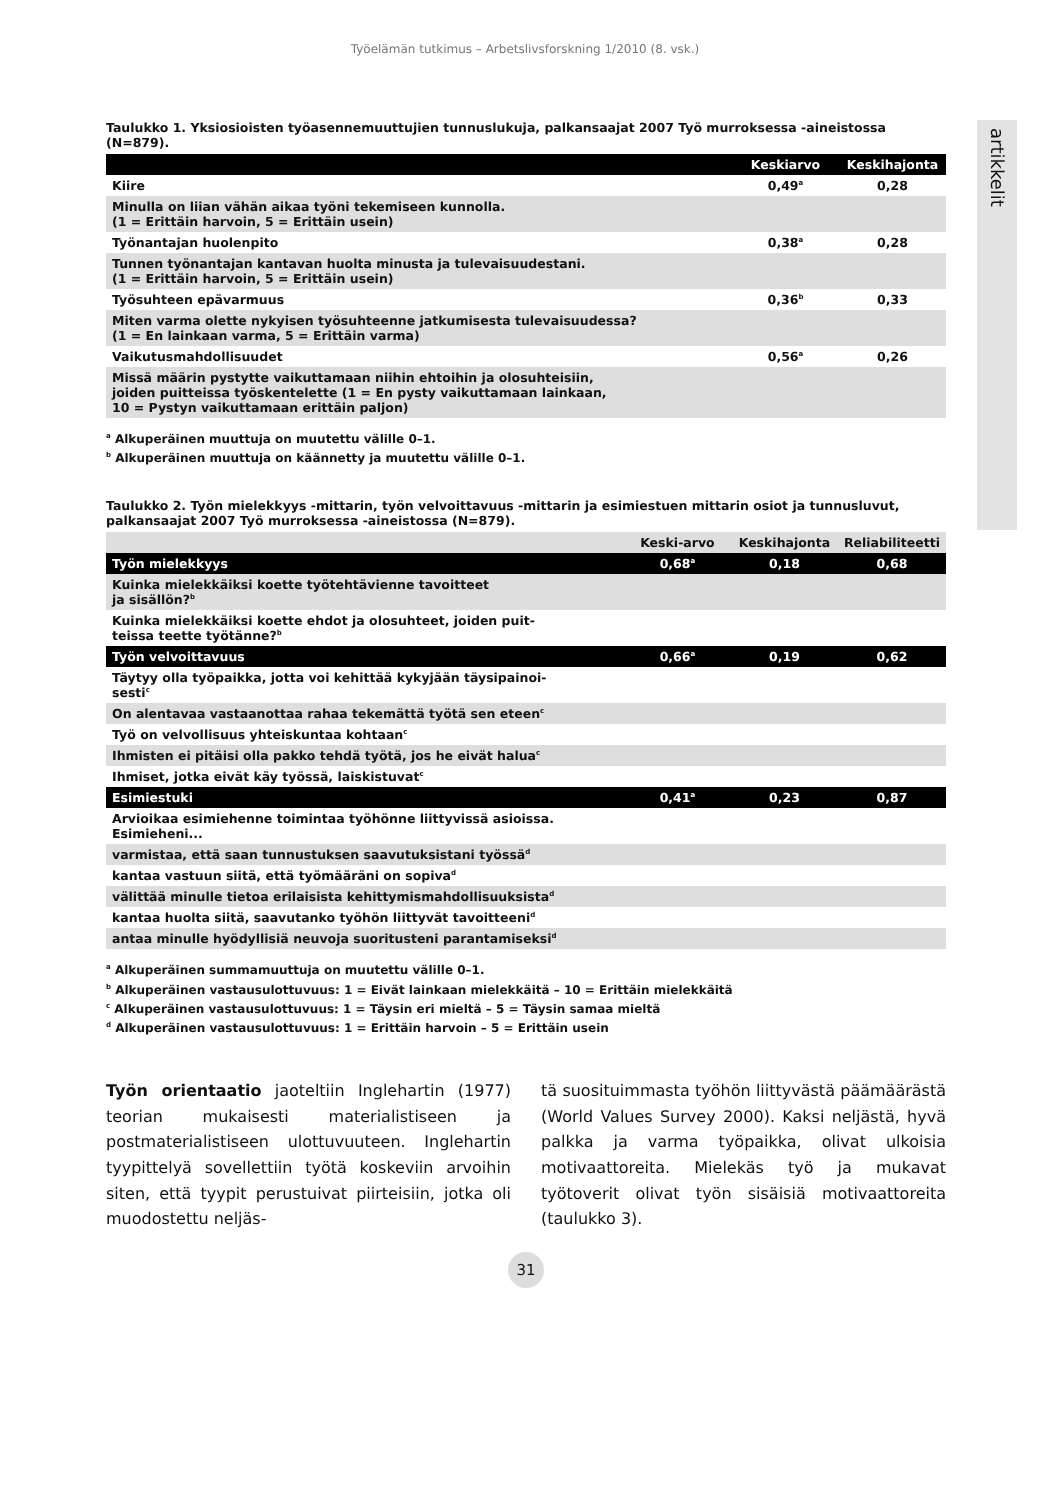Työelämän tutkimus – Arbetslivsforskning 1/2010 (8. vsk.)
artikkelit
Taulukko 1. Yksiosioisten työasennemuuttujien tunnuslukuja, palkansaajat 2007 Työ murroksessa -aineistossa (N=879).
| | Keskiarvo | Keskihajonta |
| --- | --- | --- |
| Kiire | 0,49<sup>a</sup> | 0,28 |
| Minulla on liian vähän aikaa työni tekemiseen kunnolla. (1 = Erittäin harvoin, 5 = Erittäin usein) | | |
| Työnantajan huolenpito | 0,38<sup>a</sup> | 0,28 |
| Tunnen työnantajan kantavan huolta minusta ja tulevaisuudestani. (1 = Erittäin harvoin, 5 = Erittäin usein) | | |
| Työsuhteen epävarmuus | 0,36<sup>b</sup> | 0,33 |
| Miten varma olette nykyisen työsuhteenne jatkumisesta tulevaisuudessa? (1 = En lainkaan varma, 5 = Erittäin varma) | | |
| Vaikutusmahdollisuudet | 0,56<sup>a</sup> | 0,26 |
| Missä määrin pystytte vaikuttamaan niihin ehtoihin ja olosuhteisiin, joiden puitteissa työskentelette (1 = En pysty vaikuttamaan lainkaan, 10 = Pystyn vaikuttamaan erittäin paljon) | | |
<sup>a</sup> Alkuperäinen muuttuja on muutettu välille 0–1.
<sup>b</sup> Alkuperäinen muuttuja on käännetty ja muutettu välille 0–1.
Taulukko 2. Työn mielekkyys -mittarin, työn velvoittavuus -mittarin ja esimiestuen mittarin osiot ja tunnusluvut, palkansaajat 2007 Työ murroksessa -aineistossa (N=879).
| | Keski-arvo | Keskihajonta | Reliabiliteetti |
| --- | --- | --- | --- |
| Työn mielekkyys | 0,68<sup>a</sup> | 0,18 | 0,68 |
| Kuinka mielekkäiksi koette työtehtävienne tavoitteet ja sisällön?<sup>b</sup> | | | |
| Kuinka mielekkäiksi koette ehdot ja olosuhteet, joiden puit- teissa teette työtänne?<sup>b</sup> | | | |
| Työn velvoittavuus | 0,66<sup>a</sup> | 0,19 | 0,62 |
| Täytyy olla työpaikka, jotta voi kehittää kykyjään täysipainoi- sesti<sup>c</sup> | | | |
| On alentavaa vastaanottaa rahaa tekemättä työtä sen eteen<sup>c</sup> | | | |
| Työ on velvollisuus yhteiskuntaa kohtaan<sup>c</sup> | | | |
| Ihmisten ei pitäisi olla pakko tehdä työtä, jos he eivät halua<sup>c</sup> | | | |
| Ihmiset, jotka eivät käy työssä, laiskistuvat<sup>c</sup> | | | |
| Esimiestuki | 0,41<sup>a</sup> | 0,23 | 0,87 |
| Arvioikaa esimiehenne toimintaa työhönne liittyvissä asioissa. Esimieheni... | | | |
| varmistaa, että saan tunnustuksen saavutuksistani työssä<sup>d</sup> | | | |
| kantaa vastuun siitä, että työmääräni on sopiva<sup>d</sup> | | | |
| välittää minulle tietoa erilaisista kehittymismahdollisuuksista<sup>d</sup> | | | |
| kantaa huolta siitä, saavutanko työhön liittyvät tavoitteeni<sup>d</sup> | | | |
| antaa minulle hyödyllisiä neuvoja suoritusteni parantamiseksi<sup>d</sup> | | | |
<sup>a</sup> Alkuperäinen summamuuttuja on muutettu välille 0–1.
<sup>b</sup> Alkuperäinen vastausulottuvuus: 1 = Eivät lainkaan mielekkäitä – 10 = Erittäin mielekkäitä
<sup>c</sup> Alkuperäinen vastausulottuvuus: 1 = Täysin eri mieltä – 5 = Täysin samaa mieltä
<sup>d</sup> Alkuperäinen vastausulottuvuus: 1 = Erittäin harvoin – 5 = Erittäin usein
Työn orientaatio jaoteltiin Inglehartin (1977) teorian mukaisesti materialistiseen ja postmaterialistiseen ulottuvuuteen. Inglehartin tyypittelyä sovellettiin työtä koskeviin arvoihin siten, että tyypit perustuivat piirteisiin, jotka oli muodostettu neljäs-
tä suosituimmasta työhön liittyvästä päämäärästä (World Values Survey 2000). Kaksi neljästä, hyvä palkka ja varma työpaikka, olivat ulkoisia motivaattoreita. Mielekäs työ ja mukavat työtoverit olivat työn sisäisiä motivaattoreita (taulukko 3).
31